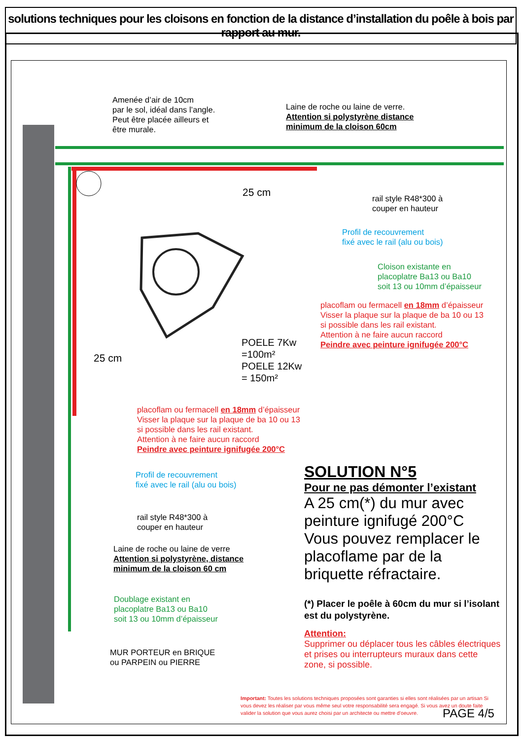solutions techniques pour les cloisons en fonction de la distance d’installation du poêle à bois par rapport au mur.
Amenée d’air de 10cm
par le sol, idéal dans l’angle.
Peut être placée ailleurs et
être murale.
Laine de roche ou laine de verre.
Attention si polystyrène distance
minimum de la cloison 60cm
rail style R48*300 à
couper en hauteur
Profil de recouvrement
fixé avec le rail (alu ou bois)
Cloison existante en
placoplatre Ba13 ou Ba10
soit 13 ou 10mm d’épaisseur
placoflam ou fermacell en 18mm d’épaisseur
Visser la plaque sur la plaque de ba 10 ou 13
si possible dans les rail existant.
Attention à ne faire aucun raccord
Peindre avec peinture ignifugée 200°C
25 cm
25 cm
POELE 7Kw
=100m²
POELE 12Kw
= 150m²
placoflam ou fermacell en 18mm d’épaisseur
Visser la plaque sur la plaque de ba 10 ou 13
si possible dans les rail existant.
Attention à ne faire aucun raccord
Peindre avec peinture ignifugée 200°C
Profil de recouvrement
fixé avec le rail (alu ou bois)
rail style R48*300 à
couper en hauteur
Laine de roche ou laine de verre
Attention si polystyrène, distance
minimum de la cloison 60 cm
Doublage existant en
placoplatre Ba13 ou Ba10
soit 13 ou 10mm d’épaisseur
MUR PORTEUR en BRIQUE
ou PARPEIN ou PIERRE
SOLUTION N°5
Pour ne pas démonter l’existant
A 25 cm(*) du mur avec peinture ignifugé 200°C Vous pouvez remplacer le placoflame par de la briquette réfractaire.
(*) Placer le poêle à 60cm du mur si l’isolant est du polystyrène.
Attention:
Supprimer ou déplacer tous les câbles électriques et prises ou interrupteurs muraux dans cette zone, si possible.
Important: Toutes les solutions techniques proposées sont garanties si elles sont réalisées par un artisan Si vous devez les réaliser par vous même seul votre responsabilité sera engagé. Si vous avez un doute faite valider la solution que vous aurez choisi par un architecte ou mettre d’oeuvre.
PAGE 4/5